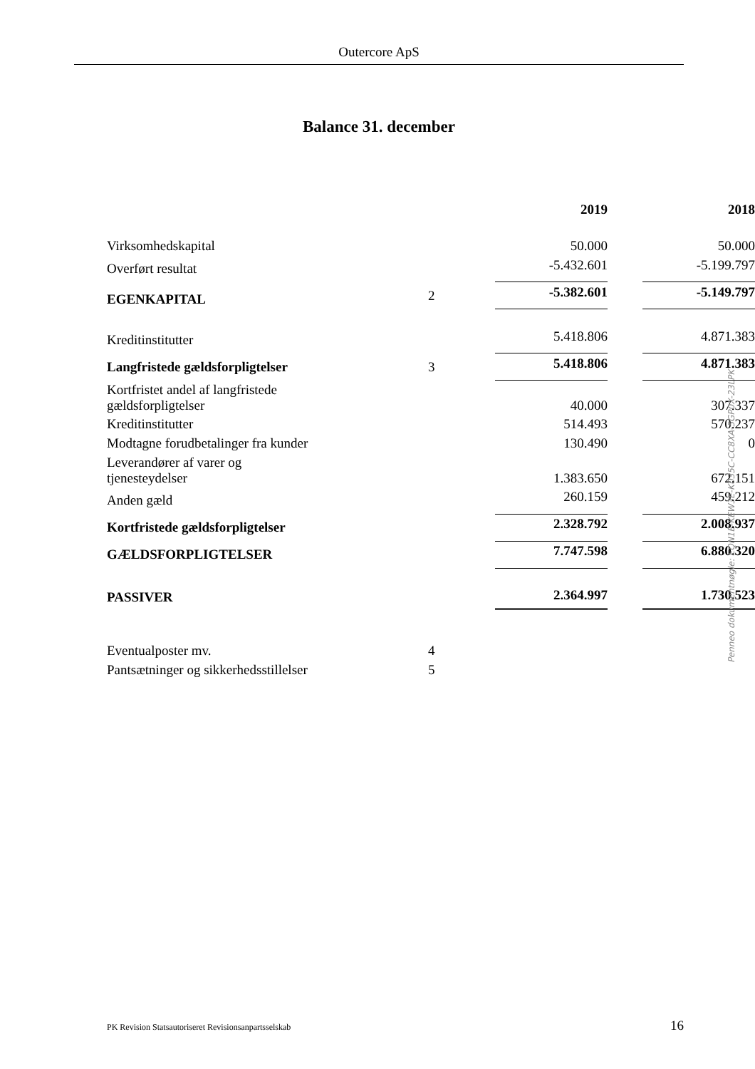Outercore ApS
Balance 31. december
| | | | 2019 | | 2018 |
| --- | --- | --- | --- | --- | --- |
| Virksomhedskapital | | | 50.000 | | 50.000 |
| Overført resultat | | | -5.432.601 | | -5.199.797 |
| EGENKAPITAL | 2 | | -5.382.601 | | -5.149.797 |
| Kreditinstitutter | | | 5.418.806 | | 4.871.383 |
| Langfristede gældsforpligtelser | 3 | | 5.418.806 | | 4.871.383 |
| Kortfristet andel af langfristede gældsforpligtelser | | | 40.000 | | 307.337 |
| Kreditinstitutter | | | 514.493 | | 570.237 |
| Modtagne forudbetalinger fra kunder | | | 130.490 | | 0 |
| Leverandører af varer og tjenesteydelser | | | 1.383.650 | | 672.151 |
| Anden gæld | | | 260.159 | | 459.212 |
| Kortfristede gældsforpligtelser | | | 2.328.792 | | 2.008.937 |
| GÆLDSFORPLIGTELSER | | | 7.747.598 | | 6.880.320 |
| PASSIVER | | | 2.364.997 | | 1.730.523 |
| Eventualposter mv. | 4 | | | | |
| Pantsætninger og sikkerhedsstillelser | 5 | | | | |
PK Revision Statsautoriseret Revisionsanpartsselskab 16
Penneo dokumentnøgle: EQN1E-KEW3E-K035C-CC8XA-5GP0X-23LPK